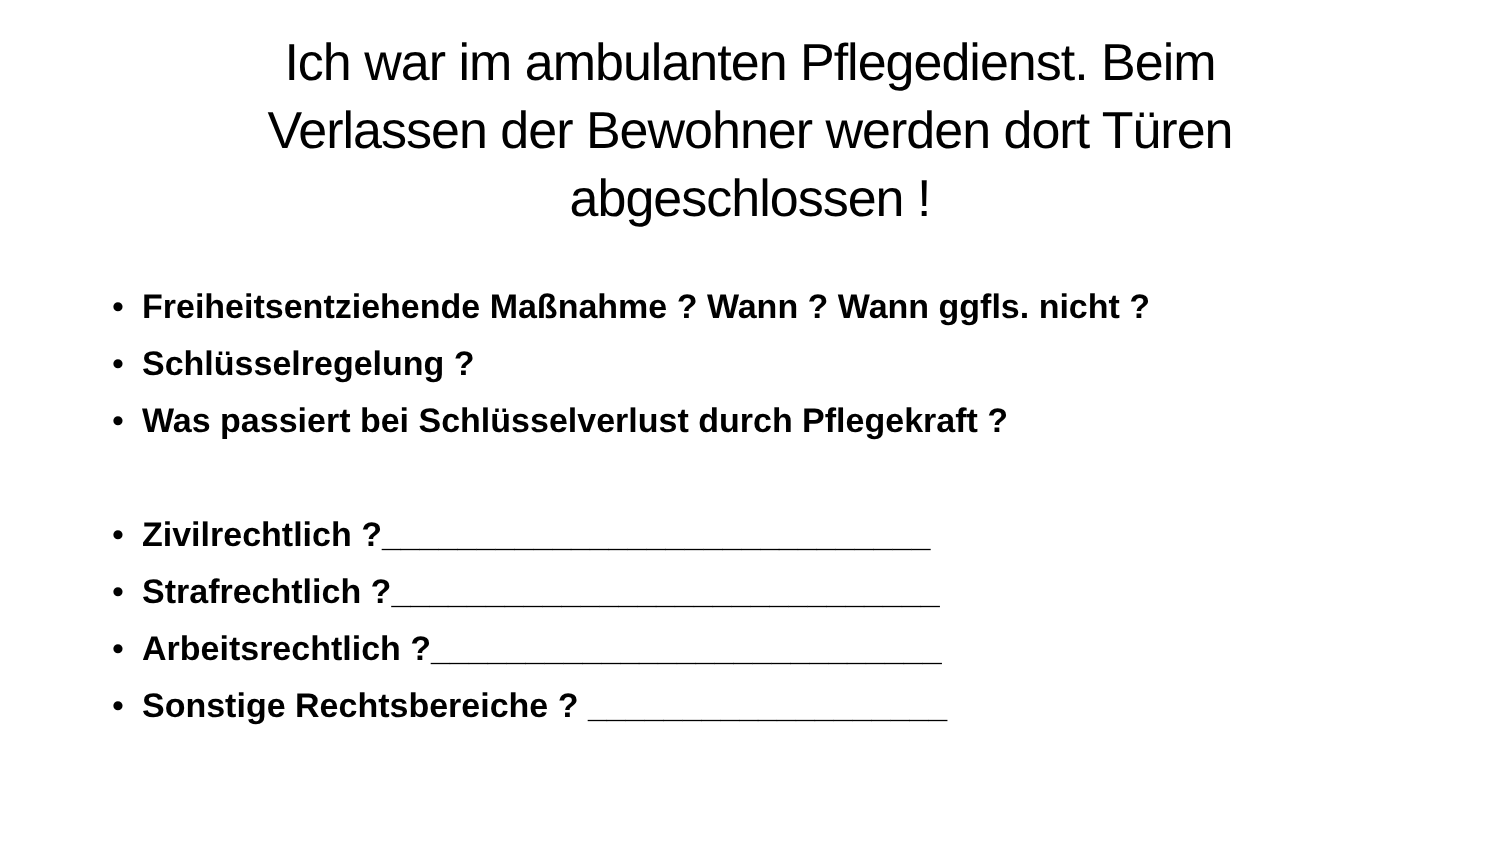Ich war im ambulanten Pflegedienst. Beim Verlassen der Bewohner werden dort Türen abgeschlossen !
• Freiheitsentziehende Maßnahme ? Wann ? Wann ggfls. nicht ?
• Schlüsselregelung ?
• Was passiert bei Schlüsselverlust durch Pflegekraft ?
• Zivilrechtlich ?_____________________________
• Strafrechtlich ?_____________________________
• Arbeitsrechtlich ?___________________________
• Sonstige Rechtsbereiche ? ___________________